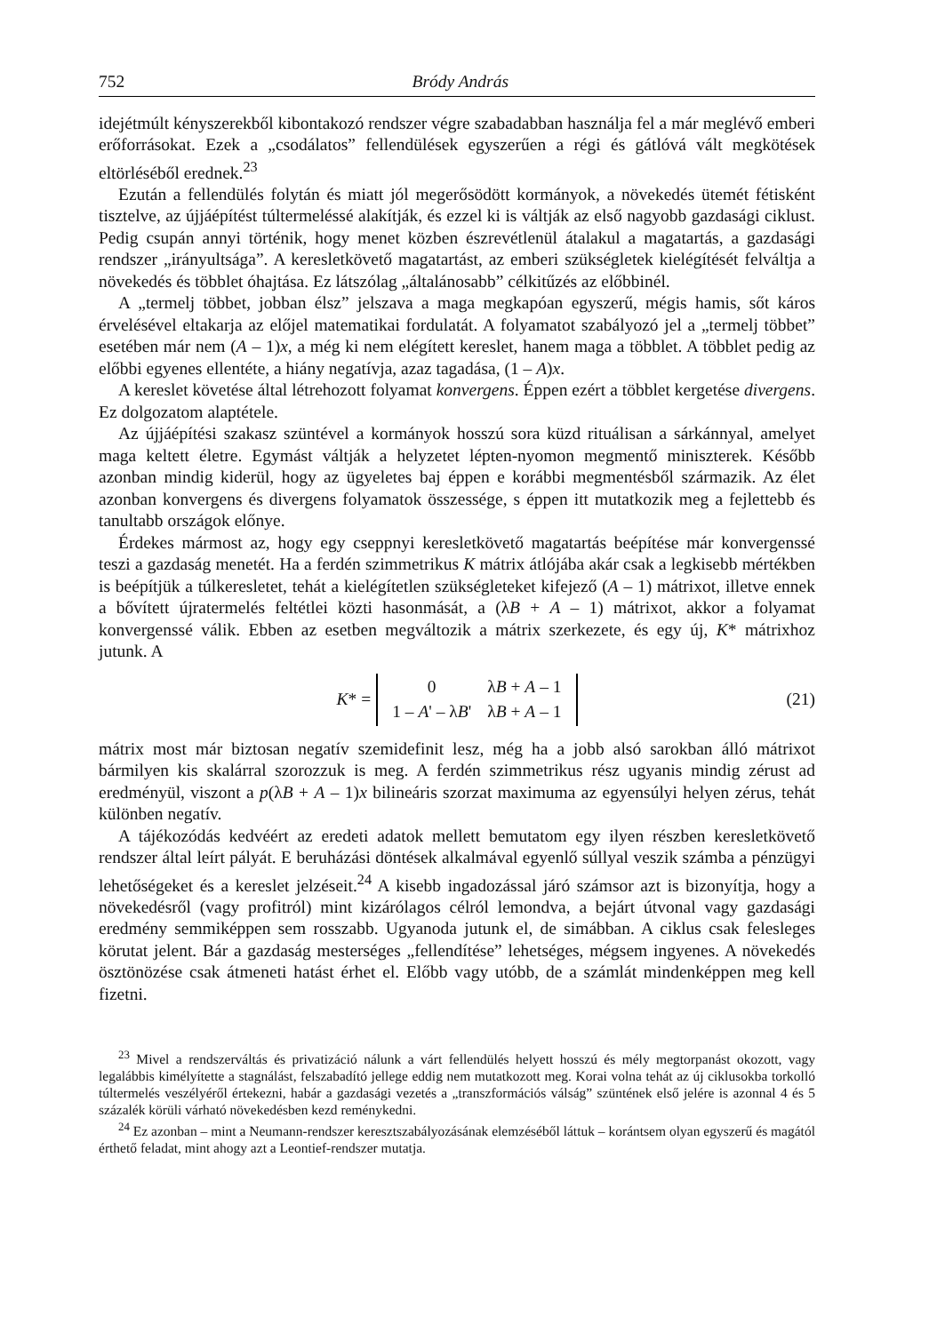752 Bródy András
idejétmúlt kényszerekből kibontakozó rendszer végre szabadabban használja fel a már meglévő emberi erőforrásokat. Ezek a „csodálatos” fellendülések egyszerűen a régi és gátlóvá vált megkötések eltörléséből erednek.<sup>23</sup>
Ezután a fellendülés folytán és miatt jól megerősödött kormányok, a növekedés ütemét fétisként tisztelve, az újjáépítést túltermeléssé alakítják, és ezzel ki is váltják az első nagyobb gazdasági ciklust. Pedig csupán annyi történik, hogy menet közben észrevétlenül átalakul a magatartás, a gazdasági rendszer „irányultsága”. A keresletkövető magatartást, az emberi szükségletek kielégítését felváltja a növekedés és többlet óhajtása. Ez látszólag „általánosabb” célkitűzés az előbbinél.
A „termelj többet, jobban élsz” jelszava a maga megkapóan egyszerű, mégis hamis, sőt káros érvelésével eltakarja az előjel matematikai fordulatát. A folyamatot szabályozó jel a „termelj többet” esetében már nem (A – 1)x, a még ki nem elégített kereslet, hanem maga a többlet. A többlet pedig az előbbi egyenes ellentéte, a hiány negatívja, azaz tagadása, (1 – A)x.
A kereslet követése által létrehozott folyamat konvergens. Éppen ezért a többlet kergetése divergens. Ez dolgozatom alaptétele.
Az újjáépítési szakasz szüntével a kormányok hosszú sora küzd rituálisan a sárkánnyal, amelyet maga keltett életre. Egymást váltják a helyzetet lépten-nyomon megmentő miniszterek. Később azonban mindig kiderül, hogy az ügyeletes baj éppen e korábbi megmentésből származik. Az élet azonban konvergens és divergens folyamatok összessége, s éppen itt mutatkozik meg a fejlettebb és tanultabb országok előnye.
Érdekes mármost az, hogy egy cseppnyi keresletkövető magatartás beépítése már konvergenssé teszi a gazdaság menetét. Ha a ferdén szimmetrikus K mátrix átlójába akár csak a legkisebb mértékben is beépítjük a túlkeresletet, tehát a kielégítetlen szükségleteket kifejező (A – 1) mátrixot, illetve ennek a bővített újratermelés feltétlei közti hasonmását, a (λB + A – 1) mátrixot, akkor a folyamat konvergenssé válik. Ebben az esetben megváltozik a mátrix szerkezete, és egy új, K* mátrixhoz jutunk. A
K* =
| 0 | λ B + A – 1 |
| 1 – A ' – λ B ' | λ B + A – 1 |
(21)
mátrix most már biztosan negatív szemidefinit lesz, még ha a jobb alsó sarokban álló mátrixot bármilyen kis skalárral szorozzuk is meg. A ferdén szimmetrikus rész ugyanis mindig zérust ad eredményül, viszont a p(λB + A – 1)x bilineáris szorzat maximuma az egyensúlyi helyen zérus, tehát különben negatív.
A tájékozódás kedvéért az eredeti adatok mellett bemutatom egy ilyen részben keresletkövető rendszer által leírt pályát. E beruházási döntések alkalmával egyenlő súllyal veszik számba a pénzügyi lehetőségeket és a kereslet jelzéseit.<sup>24</sup> A kisebb ingadozással járó számsor azt is bizonyítja, hogy a növekedésről (vagy profitról) mint kizárólagos célról lemondva, a bejárt útvonal vagy gazdasági eredmény semmiképpen sem rosszabb. Ugyanoda jutunk el, de simábban. A ciklus csak felesleges körutat jelent. Bár a gazdaság mesterséges „fellendítése” lehetséges, mégsem ingyenes. A növekedés ösztönözése csak átmeneti hatást érhet el. Előbb vagy utóbb, de a számlát mindenképpen meg kell fizetni.
<sup>23</sup> Mivel a rendszerváltás és privatizáció nálunk a várt fellendülés helyett hosszú és mély megtorpanást okozott, vagy legalábbis kimélyítette a stagnálást, felszabadító jellege eddig nem mutatkozott meg. Korai volna tehát az új ciklusokba torkolló túltermelés veszélyéről értekezni, habár a gazdasági vezetés a „transzformációs válság” szüntének első jelére is azonnal 4 és 5 százalék körüli várható növekedésben kezd reménykedni.
<sup>24</sup> Ez azonban – mint a Neumann-rendszer keresztszabályozásának elemzéséből láttuk – korántsem olyan egyszerű és magától érthető feladat, mint ahogy azt a Leontief-rendszer mutatja.